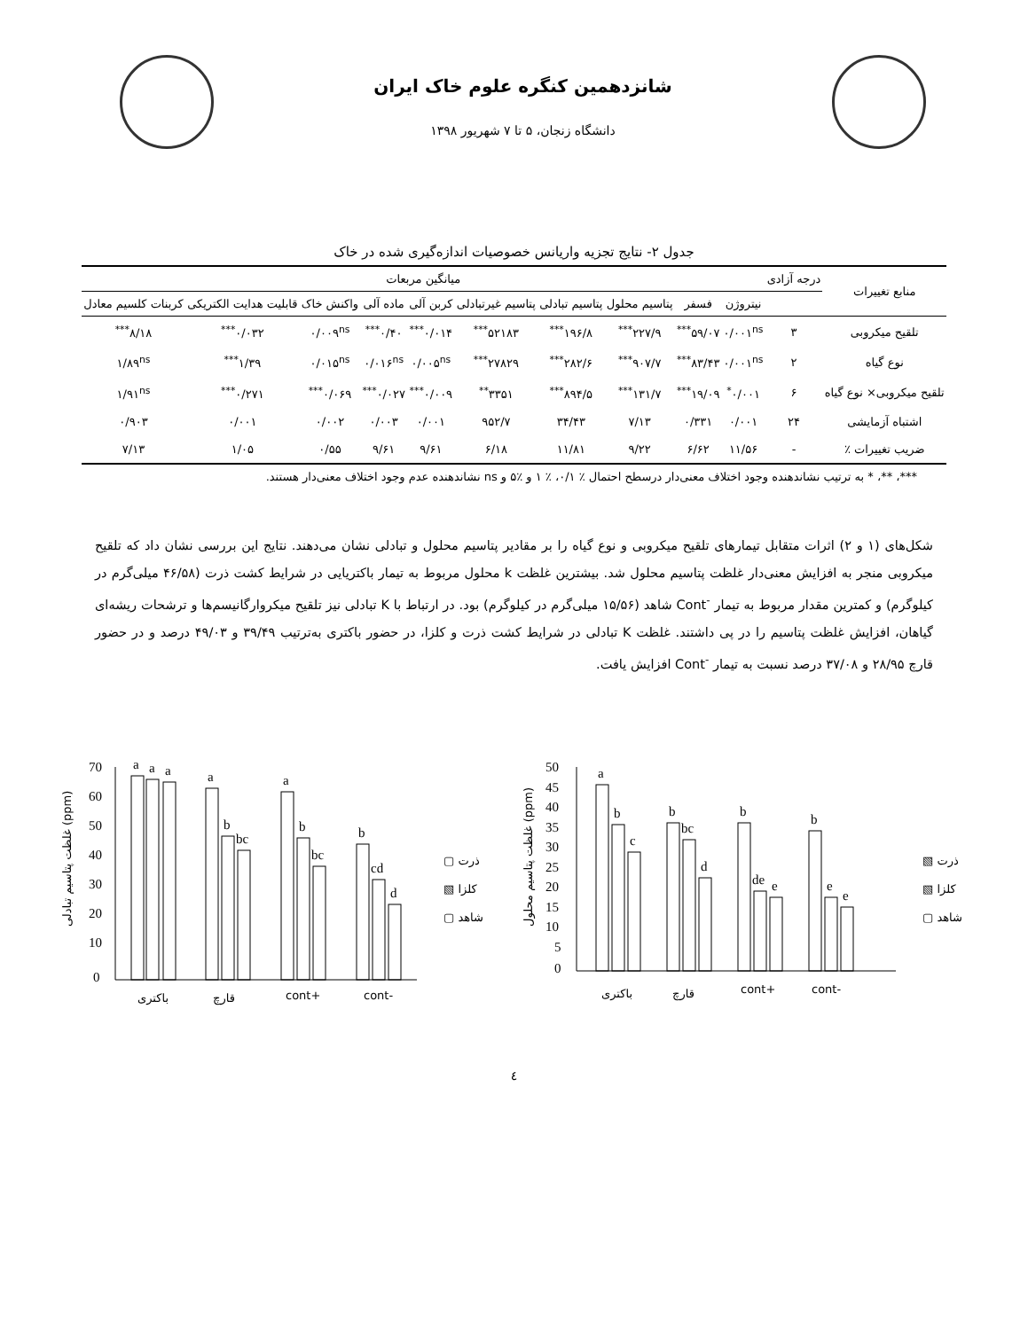شانزدهمین کنگره علوم خاک ایران
دانشگاه زنجان، ۵ تا ۷ شهریور ۱۳۹۸
جدول ۲- نتایج تجزیه واریانس خصوصیات اندازه‌گیری شده در خاک
| منابع تغییرات | درجه آزادی | میانگین مربعات | | | | | | | | | |
| --- | --- | --- | --- | --- | --- | --- | --- | --- | --- | --- | --- |
| | | نیتروژن | فسفر | پتاسیم محلول | پتاسیم تبادلی | پتاسیم غیرتبادلی | کربن آلی | ماده آلی | واکنش خاک | قابلیت هدایت الکتریکی | کربنات کلسیم معادل |
| تلقیح میکروبی | ۳ | ۰/۰۰۱<sup>ns</sup> | ۵۹/۰۷<sup>***</sup> | ۲۲۷/۹<sup>***</sup> | ۱۹۶/۸<sup>***</sup> | ۵۲۱۸۳<sup>***</sup> | ۰/۰۱۴<sup>***</sup> | ۰/۴۰<sup>***</sup> | ۰/۰۰۹<sup>ns</sup> | ۰/۰۳۲<sup>***</sup> | ۸/۱۸<sup>***</sup> |
| نوع گیاه | ۲ | ۰/۰۰۱<sup>ns</sup> | ۸۳/۴۳<sup>***</sup> | ۹۰۷/۷<sup>***</sup> | ۲۸۲/۶<sup>***</sup> | ۲۷۸۲۹<sup>***</sup> | ۰/۰۰۵<sup>ns</sup> | ۰/۰۱۶<sup>ns</sup> | ۰/۰۱۵<sup>ns</sup> | ۱/۳۹<sup>***</sup> | ۱/۸۹<sup>ns</sup> |
| تلقیح میکروبی× نوع گیاه | ۶ | ۰/۰۰۱<sup>*</sup> | ۱۹/۰۹<sup>***</sup> | ۱۳۱/۷<sup>***</sup> | ۸۹۴/۵<sup>***</sup> | ۳۳۵۱<sup>**</sup> | ۰/۰۰۹<sup>***</sup> | ۰/۰۲۷<sup>***</sup> | ۰/۰۶۹<sup>***</sup> | ۰/۲۷۱<sup>***</sup> | ۱/۹۱<sup>ns</sup> |
| اشتباه آزمایشی | ۲۴ | ۰/۰۰۱ | ۰/۳۳۱ | ۷/۱۳ | ۳۴/۴۳ | ۹۵۲/۷ | ۰/۰۰۱ | ۰/۰۰۳ | ۰/۰۰۲ | ۰/۰۰۱ | ۰/۹۰۳ |
| ضریب تغییرات ٪ | - | ۱۱/۵۶ | ۶/۶۲ | ۹/۲۲ | ۱۱/۸۱ | ۶/۱۸ | ۹/۶۱ | ۹/۶۱ | ۰/۵۵ | ۱/۰۵ | ۷/۱۳ |
***، **، * به ترتیب نشاندهنده وجود اختلاف معنی‌دار درسطح احتمال ٪ ۰/۱، ٪ ۱ و ٪۵ و ns نشاندهنده عدم وجود اختلاف معنی‌دار هستند.
شکل‌های (۱ و ۲) اثرات متقابل تیمارهای تلقیح میکروبی و نوع گیاه را بر مقادیر پتاسیم محلول و تبادلی نشان می‌دهند. نتایج این بررسی نشان داد که تلقیح میکروبی منجر به افزایش معنی‌دار غلظت پتاسیم محلول شد. بیشترین غلظت k محلول مربوط به تیمار باکتریایی در شرایط کشت ذرت (۴۶/۵۸ میلی‌گرم در کیلوگرم) و کمترین مقدار مربوط به تیمار <sup>-</sup>Cont شاهد (۱۵/۵۶ میلی‌گرم در کیلوگرم) بود. در ارتباط با K تبادلی نیز تلقیح میکروارگانیسم‌ها و ترشحات ریشه‌ای گیاهان، افزایش غلظت پتاسیم را در پی داشتند. غلظت K تبادلی در شرایط کشت ذرت و کلزا، در حضور باکتری به‌ترتیب ۳۹/۴۹ و ۴۹/۰۳ درصد و در حضور قارچ ۲۸/۹۵ و ۳۷/۰۸ درصد نسبت به تیمار <sup>-</sup>Cont افزایش یافت.
غلظت پتاسیم تبادلی (ppm)
70
60
50
40
30
20
10
0
a
a
a
a
b
bc
a
b
bc
b
cd
d
باکتری
قارچ
cont+
cont-
▢ ذرت
▧ کلزا
▢ شاهد
غلظت پتاسیم محلول (ppm)
50
45
40
35
30
25
20
15
10
5
0
a
b
c
b
bc
d
b
de
e
b
e
e
باکتری
قارچ
cont+
cont-
▧ ذرت
▧ کلزا
▢ شاهد
٤